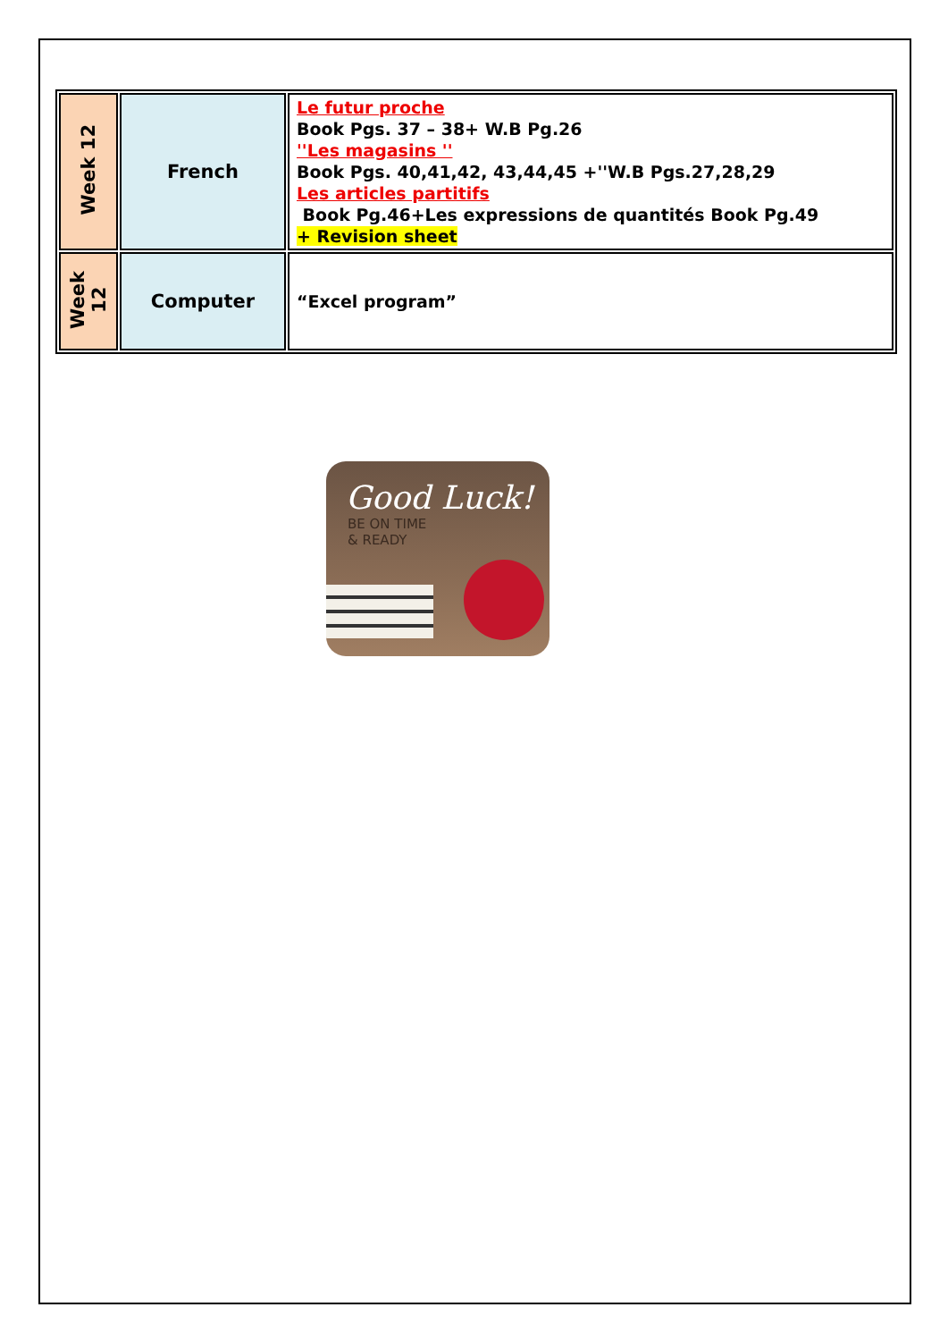| Week 12 | French | Le futur proche Book Pgs. 37 – 38+ W.B Pg.26 ''Les magasins '' Book Pgs. 40,41,42, 43,44,45 +''W.B Pgs.27,28,29 Les articles partitifs Book Pg.46+Les expressions de quantités Book Pg.49 + Revision sheet |
| Week 12 | Computer | “Excel program” |
Good Luck!
BE ON TIME
& READY